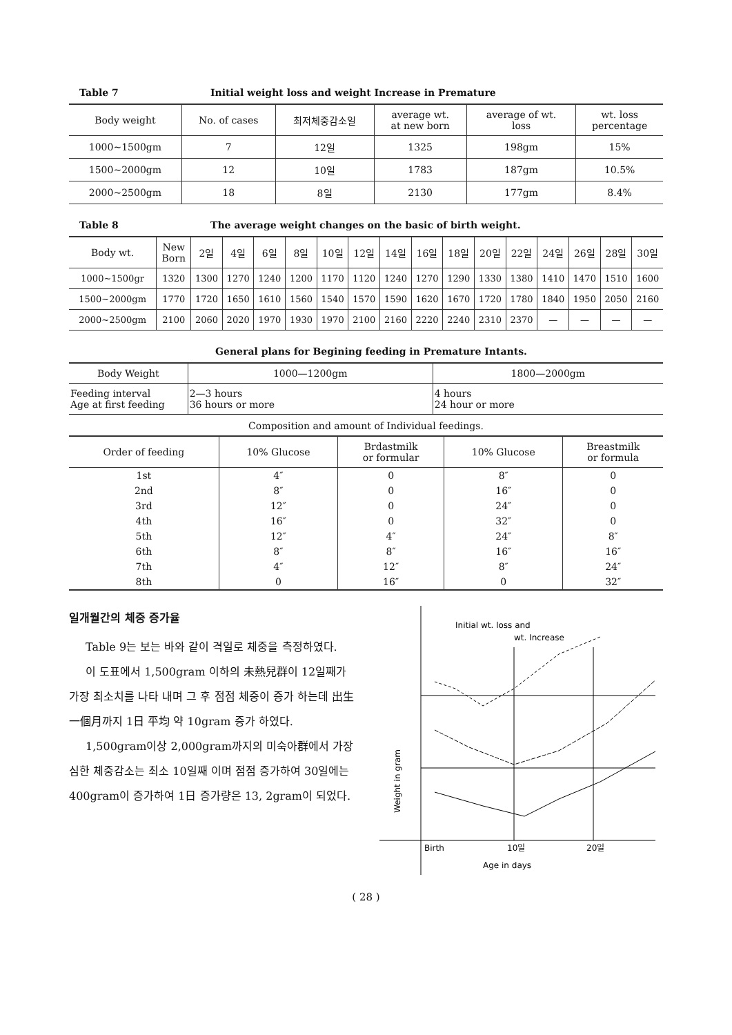Table 7 Initial weight loss and weight Increase in Premature
| Body weight | No. of cases | 최저체중감소일 | average wt. at new born | average of wt. loss | wt. loss percentage |
| --- | --- | --- | --- | --- | --- |
| 1000~1500gm | 7 | 12일 | 1325 | 198gm | 15% |
| 1500~2000gm | 12 | 10일 | 1783 | 187gm | 10.5% |
| 2000~2500gm | 18 | 8일 | 2130 | 177gm | 8.4% |
Table 8 The average weight changes on the basic of birth weight.
| Body wt. | New Born | 2일 | 4일 | 6일 | 8일 | 10일 | 12일 | 14일 | 16일 | 18일 | 20일 | 22일 | 24일 | 26일 | 28일 | 30일 |
| --- | --- | --- | --- | --- | --- | --- | --- | --- | --- | --- | --- | --- | --- | --- | --- | --- |
| 1000~1500gr | 1320 | 1300 | 1270 | 1240 | 1200 | 1170 | 1120 | 1240 | 1270 | 1290 | 1330 | 1380 | 1410 | 1470 | 1510 | 1600 |
| 1500~2000gm | 1770 | 1720 | 1650 | 1610 | 1560 | 1540 | 1570 | 1590 | 1620 | 1670 | 1720 | 1780 | 1840 | 1950 | 2050 | 2160 |
| 2000~2500gm | 2100 | 2060 | 2020 | 1970 | 1930 | 1970 | 2100 | 2160 | 2220 | 2240 | 2310 | 2370 | — | — | — | — |
General plans for Begining feeding in Premature Intants.
| Body Weight | 1000—1200gm | 1800—2000gm |
| --- | --- | --- |
| Feeding interval Age at first feeding | 2—3 hours 36 hours or more | 4 hours 24 hour or more |
Composition and amount of Individual feedings.
| Order of feeding | 10% Glucose | Brdastmilk or formular | 10% Glucose | Breastmilk or formula |
| --- | --- | --- | --- | --- |
| 1st | 4″ | 0 | 8″ | 0 |
| 2nd | 8″ | 0 | 16″ | 0 |
| 3rd | 12″ | 0 | 24″ | 0 |
| 4th | 16″ | 0 | 32″ | 0 |
| 5th | 12″ | 4″ | 24″ | 8″ |
| 6th | 8″ | 8″ | 16″ | 16″ |
| 7th | 4″ | 12″ | 8″ | 24″ |
| 8th | 0 | 16″ | 0 | 32″ |
일개월간의 체중 증가율
Table 9는 보는 바와 같이 격일로 체중을 측정하였다.
이 도표에서 1,500gram 이하의 未熱兒群이 12일째가 가장 최소치를 나타 내며 그 후 점점 체중이 증가 하는데 出生 一個月까지 1日 平均 약 10gram 증가 하였다.
1,500gram이상 2,000gram까지의 미숙아群에서 가장심한 체중감소는 최소 10일째 이며 점점 증가하여 30일에는 400gram이 증가하여 1日 증가량은 13, 2gram이 되었다.
Initial wt. loss and
wt. Increase
Birth
10일
20일
Age in days
Weight in gram
( 28 )